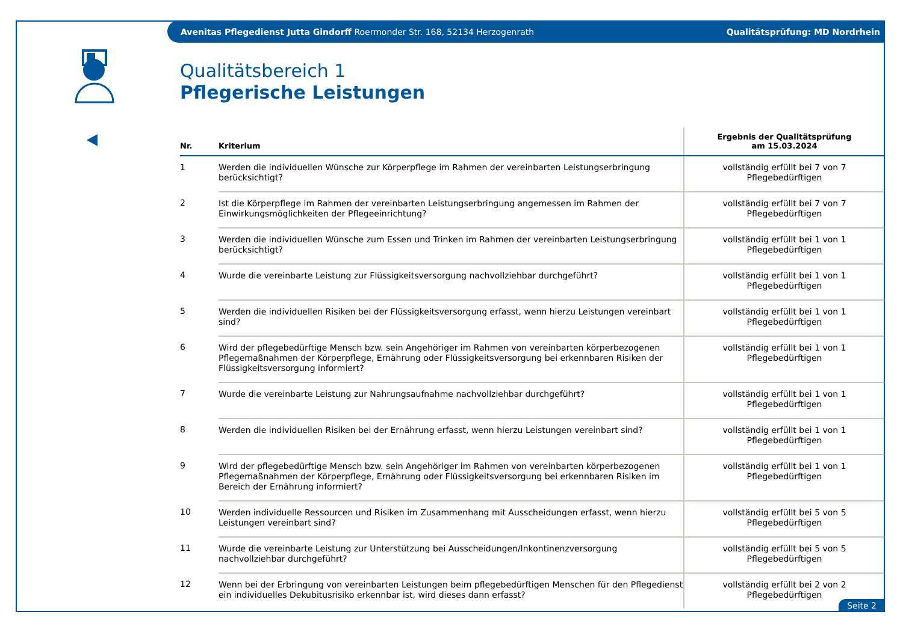Avenitas Pflegedienst Jutta Gindorff Roermonder Str. 168, 52134 Herzogenrath Qualitätsprüfung: MD Nordrhein
Qualitätsbereich 1
Pflegerische Leistungen
| Nr. | Kriterium | Ergebnis der Qualitätsprüfung am 15.03.2024 |
| --- | --- | --- |
| 1 | Werden die individuellen Wünsche zur Körperpflege im Rahmen der vereinbarten Leistungserbringung berücksichtigt? | vollständig erfüllt bei 7 von 7 Pflegebedürftigen |
| 2 | Ist die Körperpflege im Rahmen der vereinbarten Leistungserbringung angemessen im Rahmen der Einwirkungsmöglichkeiten der Pflegeeinrichtung? | vollständig erfüllt bei 7 von 7 Pflegebedürftigen |
| 3 | Werden die individuellen Wünsche zum Essen und Trinken im Rahmen der vereinbarten Leistungserbringung berücksichtigt? | vollständig erfüllt bei 1 von 1 Pflegebedürftigen |
| 4 | Wurde die vereinbarte Leistung zur Flüssigkeitsversorgung nachvollziehbar durchgeführt? | vollständig erfüllt bei 1 von 1 Pflegebedürftigen |
| 5 | Werden die individuellen Risiken bei der Flüssigkeitsversorgung erfasst, wenn hierzu Leistungen vereinbart sind? | vollständig erfüllt bei 1 von 1 Pflegebedürftigen |
| 6 | Wird der pflegebedürftige Mensch bzw. sein Angehöriger im Rahmen von vereinbarten körperbezogenen Pflegemaßnahmen der Körperpflege, Ernährung oder Flüssigkeitsversorgung bei erkennbaren Risiken der Flüssigkeitsversorgung informiert? | vollständig erfüllt bei 1 von 1 Pflegebedürftigen |
| 7 | Wurde die vereinbarte Leistung zur Nahrungsaufnahme nachvollziehbar durchgeführt? | vollständig erfüllt bei 1 von 1 Pflegebedürftigen |
| 8 | Werden die individuellen Risiken bei der Ernährung erfasst, wenn hierzu Leistungen vereinbart sind? | vollständig erfüllt bei 1 von 1 Pflegebedürftigen |
| 9 | Wird der pflegebedürftige Mensch bzw. sein Angehöriger im Rahmen von vereinbarten körperbezogenen Pflegemaßnahmen der Körperpflege, Ernährung oder Flüssigkeitsversorgung bei erkennbaren Risiken im Bereich der Ernährung informiert? | vollständig erfüllt bei 1 von 1 Pflegebedürftigen |
| 10 | Werden individuelle Ressourcen und Risiken im Zusammenhang mit Ausscheidungen erfasst, wenn hierzu Leistungen vereinbart sind? | vollständig erfüllt bei 5 von 5 Pflegebedürftigen |
| 11 | Wurde die vereinbarte Leistung zur Unterstützung bei Ausscheidungen/Inkontinenzversorgung nachvollziehbar durchgeführt? | vollständig erfüllt bei 5 von 5 Pflegebedürftigen |
| 12 | Wenn bei der Erbringung von vereinbarten Leistungen beim pflegebedürftigen Menschen für den Pflegedienst ein individuelles Dekubitusrisiko erkennbar ist, wird dieses dann erfasst? | vollständig erfüllt bei 2 von 2 Pflegebedürftigen |
Seite 2